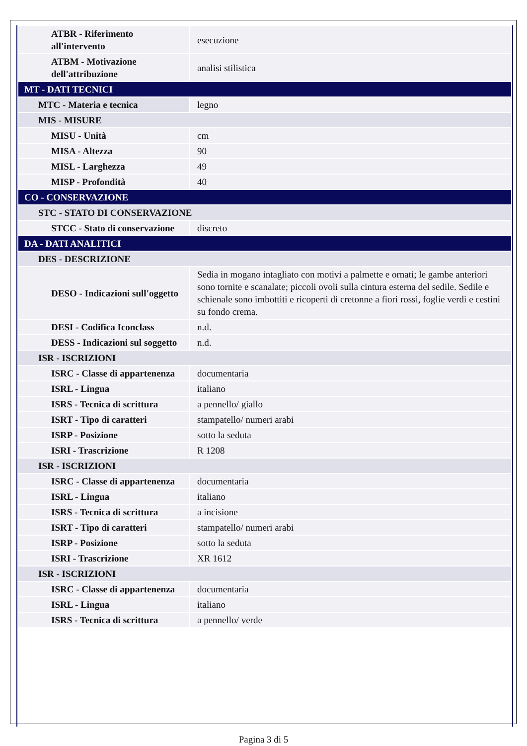| ATBR - Riferimento all'intervento | esecuzione |
| ATBM - Motivazione dell'attribuzione | analisi stilistica |
| MT - DATI TECNICI | |
| MTC - Materia e tecnica | legno |
| MIS - MISURE | |
| MISU - Unità | cm |
| MISA - Altezza | 90 |
| MISL - Larghezza | 49 |
| MISP - Profondità | 40 |
| CO - CONSERVAZIONE | |
| STC - STATO DI CONSERVAZIONE | |
| STCC - Stato di conservazione | discreto |
| DA - DATI ANALITICI | |
| DES - DESCRIZIONE | |
| DESO - Indicazioni sull'oggetto | Sedia in mogano intagliato con motivi a palmette e ornati; le gambe anteriori sono tornite e scanalate; piccoli ovoli sulla cintura esterna del sedile. Sedile e schienale sono imbottiti e ricoperti di cretonne a fiori rossi, foglie verdi e cestini su fondo crema. |
| DESI - Codifica Iconclass | n.d. |
| DESS - Indicazioni sul soggetto | n.d. |
| ISR - ISCRIZIONI | |
| ISRC - Classe di appartenenza | documentaria |
| ISRL - Lingua | italiano |
| ISRS - Tecnica di scrittura | a pennello/ giallo |
| ISRT - Tipo di caratteri | stampatello/ numeri arabi |
| ISRP - Posizione | sotto la seduta |
| ISRI - Trascrizione | R 1208 |
| ISR - ISCRIZIONI | |
| ISRC - Classe di appartenenza | documentaria |
| ISRL - Lingua | italiano |
| ISRS - Tecnica di scrittura | a incisione |
| ISRT - Tipo di caratteri | stampatello/ numeri arabi |
| ISRP - Posizione | sotto la seduta |
| ISRI - Trascrizione | XR 1612 |
| ISR - ISCRIZIONI | |
| ISRC - Classe di appartenenza | documentaria |
| ISRL - Lingua | italiano |
| ISRS - Tecnica di scrittura | a pennello/ verde |
Pagina 3 di 5